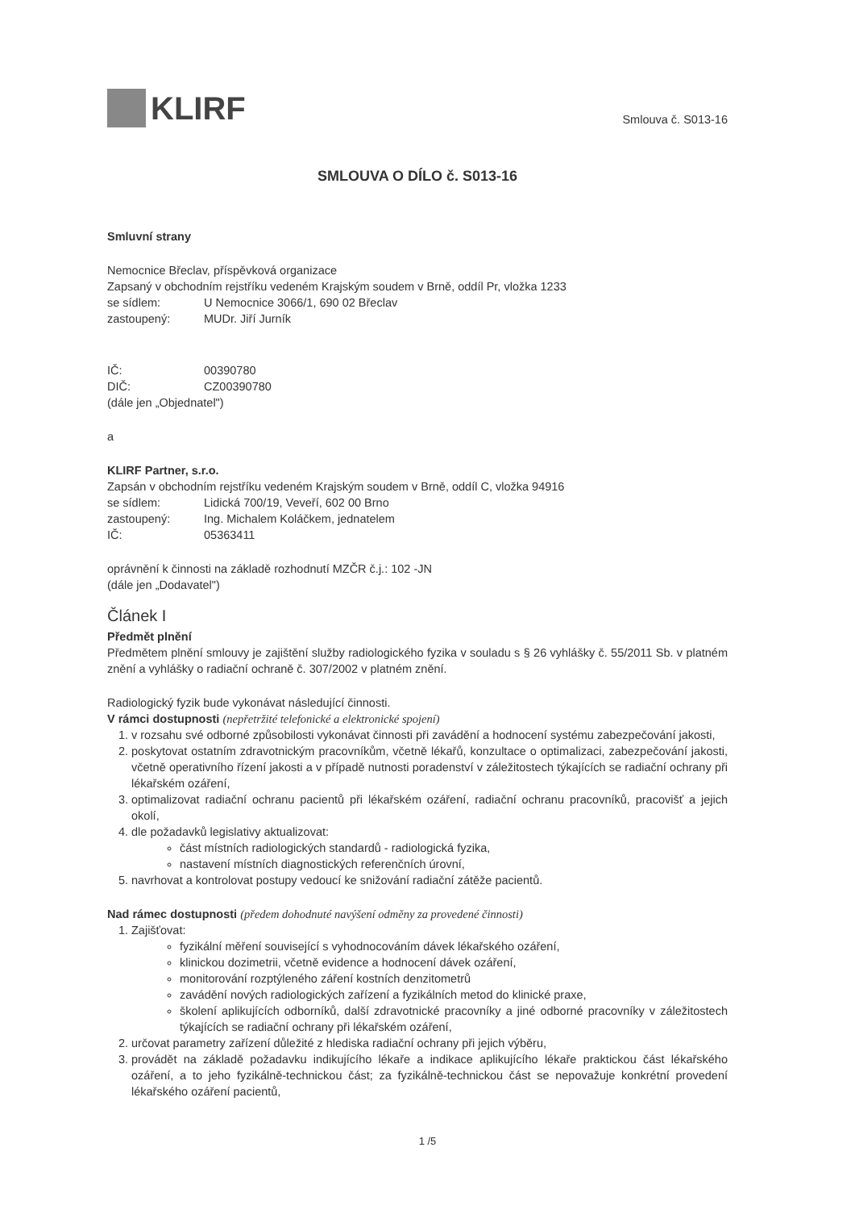KLIRF
Smlouva č. S013-16
SMLOUVA O DÍLO č. S013-16
Smluvní strany
Nemocnice Břeclav, příspěvková organizace
Zapsaný v obchodním rejstříku vedeném Krajským soudem v Brně, oddíl Pr, vložka 1233
se sídlem: U Nemocnice 3066/1, 690 02 Břeclav
zastoupený: MUDr. Jiří Jurník
IČ: 00390780
DIČ: CZ00390780
(dále jen „Objednatel")
a
KLIRF Partner, s.r.o.
Zapsán v obchodním rejstříku vedeném Krajským soudem v Brně, oddíl C, vložka 94916
se sídlem: Lidická 700/19, Veveří, 602 00 Brno
zastoupený: Ing. Michalem Koláčkem, jednatelem
IČ: 05363411
oprávnění k činnosti na základě rozhodnutí MZČR č.j.: 102 -JN
(dále jen „Dodavatel")
Článek I
Předmět plnění
Předmětem plnění smlouvy je zajištění služby radiologického fyzika v souladu s § 26 vyhlášky č. 55/2011 Sb. v platném znění a vyhlášky o radiační ochraně č. 307/2002 v platném znění.
Radiologický fyzik bude vykonávat následující činnosti.
V rámci dostupnosti (nepřetržité telefonické a elektronické spojení)
1. v rozsahu své odborné způsobilosti vykonávat činnosti při zavádění a hodnocení systému zabezpečování jakosti,
2. poskytovat ostatním zdravotnickým pracovníkům, včetně lékařů, konzultace o optimalizaci, zabezpečování jakosti, včetně operativního řízení jakosti a v případě nutnosti poradenství v záležitostech týkajících se radiační ochrany při lékařském ozáření,
3. optimalizovat radiační ochranu pacientů při lékařském ozáření, radiační ochranu pracovníků, pracovišť a jejich okolí,
4. dle požadavků legislativy aktualizovat:
část místních radiologických standardů - radiologická fyzika,
nastavení místních diagnostických referenčních úrovní,
5. navrhovat a kontrolovat postupy vedoucí ke snižování radiační zátěže pacientů.
Nad rámec dostupnosti (předem dohodnuté navýšení odměny za provedené činnosti)
1. Zajišťovat:
fyzikální měření související s vyhodnocováním dávek lékařského ozáření,
klinickou dozimetrii, včetně evidence a hodnocení dávek ozáření,
monitorování rozptýleného záření kostních denzitometrů
zavádění nových radiologických zařízení a fyzikálních metod do klinické praxe,
školení aplikujících odborníků, další zdravotnické pracovníky a jiné odborné pracovníky v záležitostech týkajících se radiační ochrany při lékařském ozáření,
2. určovat parametry zařízení důležité z hlediska radiační ochrany při jejich výběru,
3. provádět na základě požadavku indikujícího lékaře a indikace aplikujícího lékaře praktickou část lékařského ozáření, a to jeho fyzikálně-technickou část; za fyzikálně-technickou část se nepovažuje konkrétní provedení lékařského ozáření pacientů,
1 /5